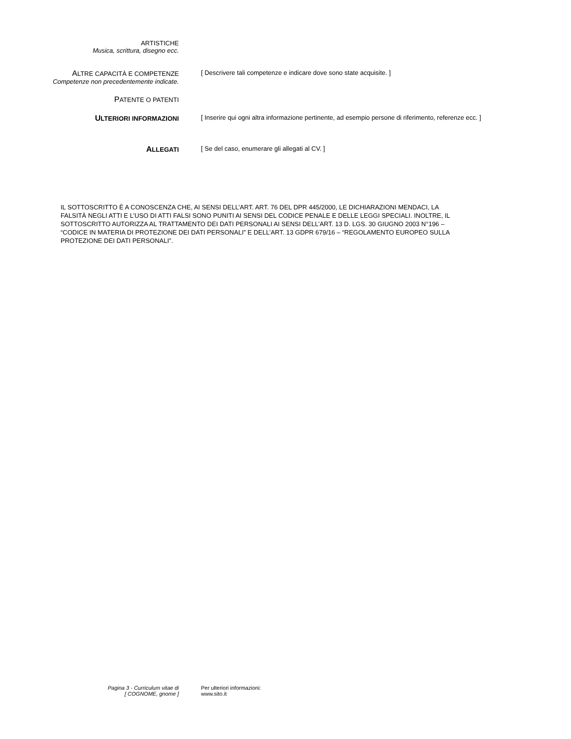ARTISTICHE
Musica, scrittura, disegno ecc.
ALTRE CAPACITÀ E COMPETENZE
Competenze non precedentemente indicate.
[ Descrivere tali competenze e indicare dove sono state acquisite. ]
PATENTE O PATENTI
ULTERIORI INFORMAZIONI [ Inserire qui ogni altra informazione pertinente, ad esempio persone di riferimento, referenze ecc. ]
ALLEGATI [ Se del caso, enumerare gli allegati al CV. ]
IL SOTTOSCRITTO È A CONOSCENZA CHE, AI SENSI DELL’ART. ART. 76 DEL DPR 445/2000, LE DICHIARAZIONI MENDACI, LA FALSITÀ NEGLI ATTI E L’USO DI ATTI FALSI SONO PUNITI AI SENSI DEL CODICE PENALE E DELLE LEGGI SPECIALI. INOLTRE, IL SOTTOSCRITTO AUTORIZZA AL TRATTAMENTO DEI DATI PERSONALI AI SENSI DELL’ART. 13 D. LGS. 30 GIUGNO 2003 N°196 – “CODICE IN MATERIA DI PROTEZIONE DEI DATI PERSONALI” E DELL’ART. 13 GDPR 679/16 – “REGOLAMENTO EUROPEO SULLA PROTEZIONE DEI DATI PERSONALI”.
Pagina 3 - Curriculum vitae di
[ COGNOME, gnome ]
Per ulteriori informazioni:
www.sito.it